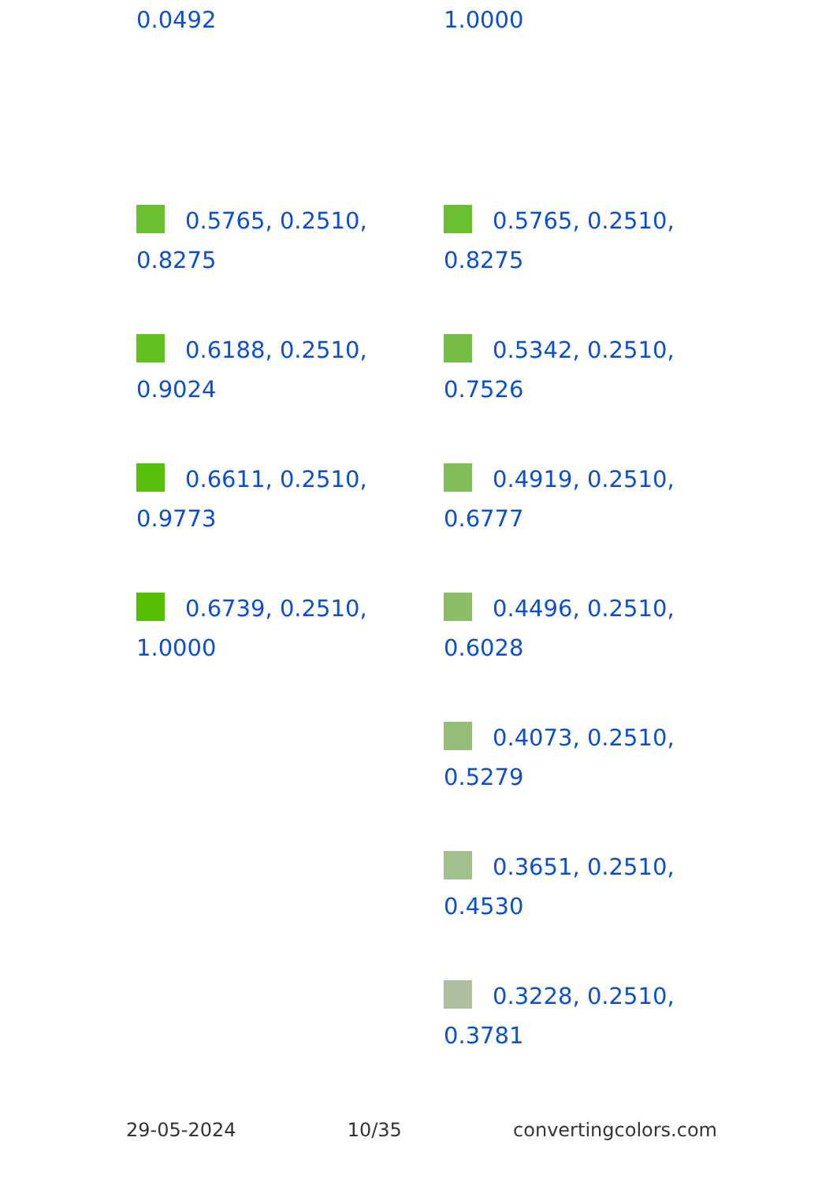0.0492
0.5765, 0.2510, 0.8275
0.6188, 0.2510, 0.9024
0.6611, 0.2510, 0.9773
0.6739, 0.2510, 1.0000
1.0000
0.5765, 0.2510, 0.8275
0.5342, 0.2510, 0.7526
0.4919, 0.2510, 0.6777
0.4496, 0.2510, 0.6028
0.4073, 0.2510, 0.5279
0.3651, 0.2510, 0.4530
0.3228, 0.2510, 0.3781
29-05-2024 10/35 convertingcolors.com